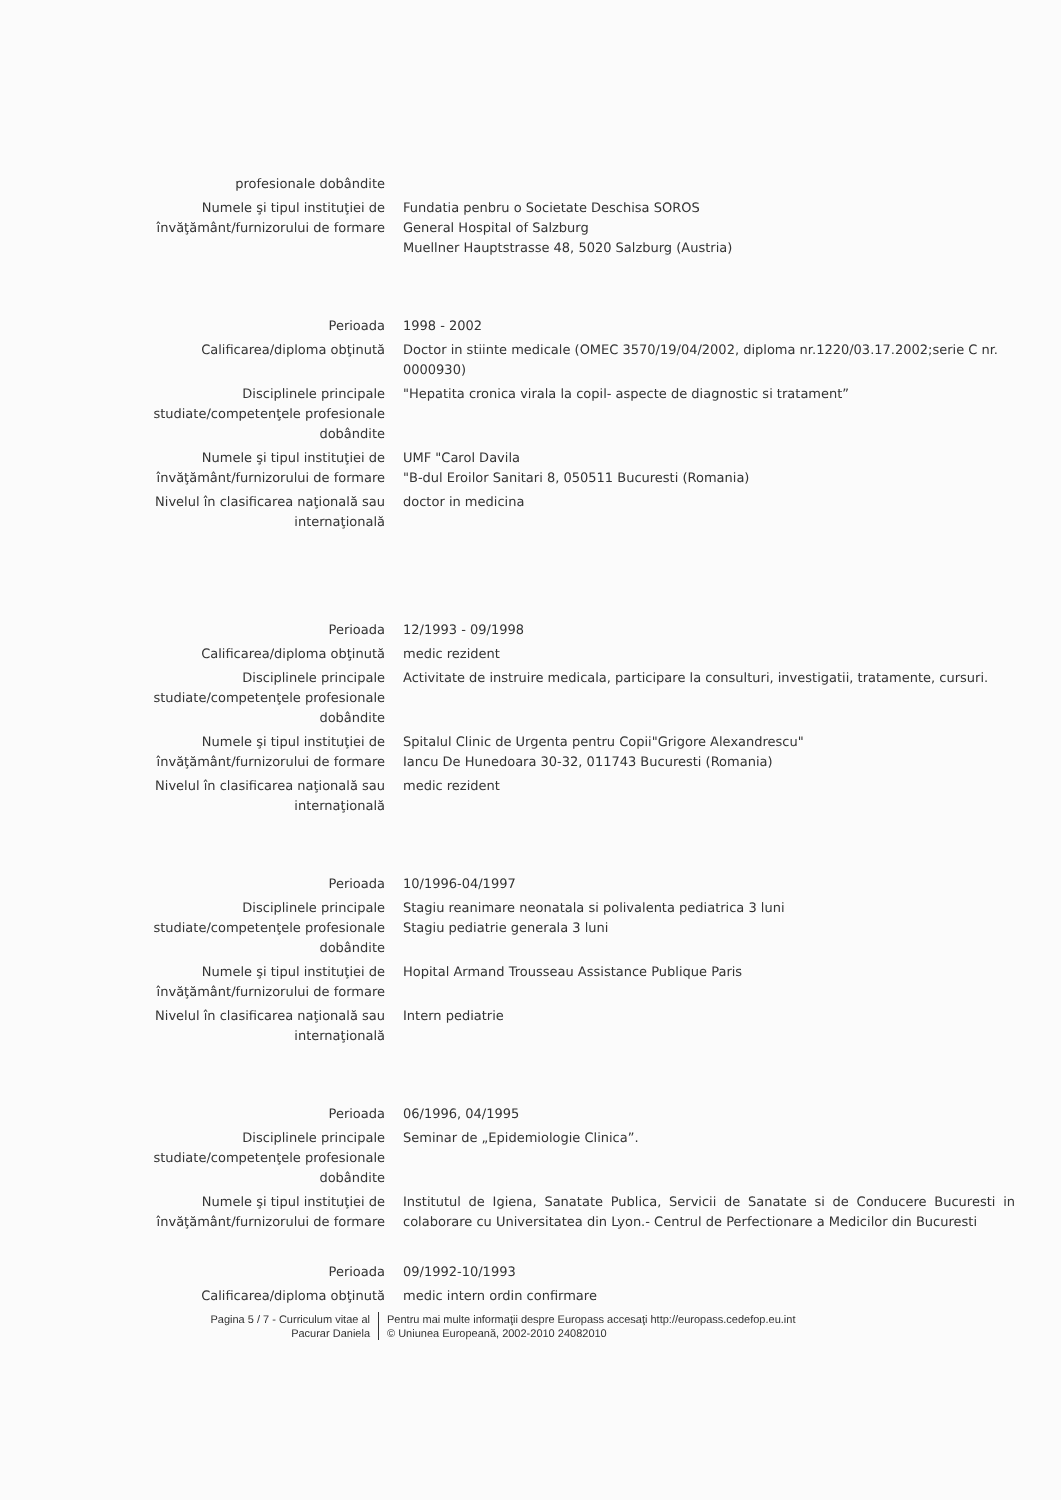| profesionale dobândite | |
| Numele şi tipul instituţiei de învăţământ/furnizorului de formare | Fundatia penbru o Societate Deschisa SOROS General Hospital of Salzburg Muellner Hauptstrasse 48, 5020 Salzburg (Austria) |
| Perioada | 1998 - 2002 |
| Calificarea/diploma obţinută | Doctor in stiinte medicale (OMEC 3570/19/04/2002, diploma nr.1220/03.17.2002;serie C nr. 0000930) |
| Disciplinele principale studiate/competenţele profesionale dobândite | "Hepatita cronica virala la copil- aspecte de diagnostic si tratament” |
| Numele şi tipul instituţiei de învăţământ/furnizorului de formare | UMF "Carol Davila "B-dul Eroilor Sanitari 8, 050511 Bucuresti (Romania) |
| Nivelul în clasificarea naţională sau internaţională | doctor in medicina |
| Perioada | 12/1993 - 09/1998 |
| Calificarea/diploma obţinută | medic rezident |
| Disciplinele principale studiate/competenţele profesionale dobândite | Activitate de instruire medicala, participare la consulturi, investigatii, tratamente, cursuri. |
| Numele şi tipul instituţiei de învăţământ/furnizorului de formare | Spitalul Clinic de Urgenta pentru Copii"Grigore Alexandrescu" Iancu De Hunedoara 30-32, 011743 Bucuresti (Romania) |
| Nivelul în clasificarea naţională sau internaţională | medic rezident |
| Perioada | 10/1996-04/1997 |
| Disciplinele principale studiate/competenţele profesionale dobândite | Stagiu reanimare neonatala si polivalenta pediatrica 3 luni Stagiu pediatrie generala 3 luni |
| Numele şi tipul instituţiei de învăţământ/furnizorului de formare | Hopital Armand Trousseau Assistance Publique Paris |
| Nivelul în clasificarea naţională sau internaţională | Intern pediatrie |
| Perioada | 06/1996, 04/1995 |
| Disciplinele principale studiate/competenţele profesionale dobândite | Seminar de „Epidemiologie Clinica”. |
| Numele şi tipul instituţiei de învăţământ/furnizorului de formare | Institutul de Igiena, Sanatate Publica, Servicii de Sanatate si de Conducere Bucuresti in colaborare cu Universitatea din Lyon.- Centrul de Perfectionare a Medicilor din Bucuresti |
| Perioada | 09/1992-10/1993 |
| Calificarea/diploma obţinută | medic intern ordin confirmare |
Pagina 5 / 7 - Curriculum vitae al Pacurar Daniela
Pentru mai multe informaţii despre Europass accesaţi http://europass.cedefop.eu.int
© Uniunea Europeană, 2002-2010 24082010